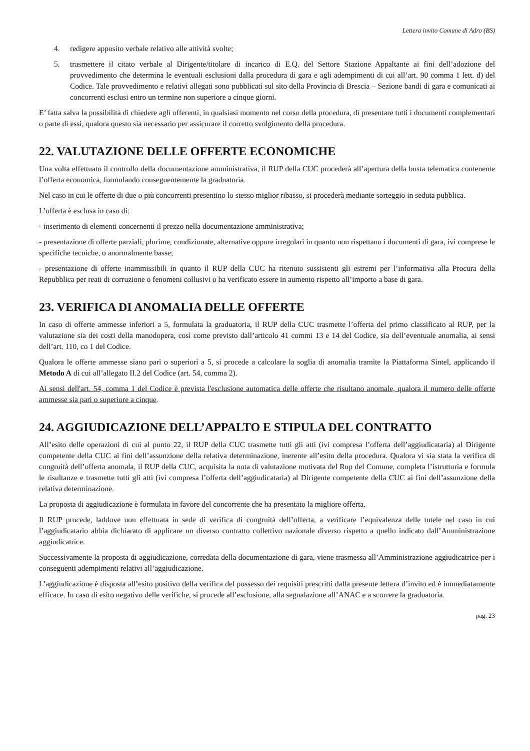Lettera invito Comune di Adro (BS)
4. redigere apposito verbale relativo alle attività svolte;
5. trasmettere il citato verbale al Dirigente/titolare di incarico di E.Q. del Settore Stazione Appaltante ai fini dell’adozione del provvedimento che determina le eventuali esclusioni dalla procedura di gara e agli adempimenti di cui all’art. 90 comma 1 lett. d) del Codice. Tale provvedimento e relativi allegati sono pubblicati sul sito della Provincia di Brescia – Sezione bandi di gara e comunicati ai concorrenti esclusi entro un termine non superiore a cinque giorni.
E’ fatta salva la possibilità di chiedere agli offerenti, in qualsiasi momento nel corso della procedura, di presentare tutti i documenti complementari o parte di essi, qualora questo sia necessario per assicurare il corretto svolgimento della procedura.
22. VALUTAZIONE DELLE OFFERTE ECONOMICHE
Una volta effettuato il controllo della documentazione amministrativa, il RUP della CUC procederà all’apertura della busta telematica contenente l’offerta economica, formulando conseguentemente la graduatoria.
Nel caso in cui le offerte di due o più concorrenti presentino lo stesso miglior ribasso, si procederà mediante sorteggio in seduta pubblica.
L’offerta è esclusa in caso di:
- inserimento di elementi concernenti il prezzo nella documentazione amministrativa;
- presentazione di offerte parziali, plurime, condizionate, alternative oppure irregolari in quanto non rispettano i documenti di gara, ivi comprese le specifiche tecniche, o anormalmente basse;
- presentazione di offerte inammissibili in quanto il RUP della CUC ha ritenuto sussistenti gli estremi per l’informativa alla Procura della Repubblica per reati di corruzione o fenomeni collusivi o ha verificato essere in aumento rispetto all’importo a base di gara.
23. VERIFICA DI ANOMALIA DELLE OFFERTE
In caso di offerte ammesse inferiori a 5, formulata la graduatoria, il RUP della CUC trasmette l’offerta del primo classificato al RUP, per la valutazione sia dei costi della manodopera, così come previsto dall’articolo 41 commi 13 e 14 del Codice, sia dell’eventuale anomalia, ai sensi dell’art. 110, co 1 del Codice.
Qualora le offerte ammesse siano pari o superiori a 5, si procede a calcolare la soglia di anomalia tramite la Piattaforma Sintel, applicando il Metodo A di cui all’allegato II.2 del Codice (art. 54, comma 2).
Ai sensi dell'art. 54, comma 1 del Codice è prevista l'esclusione automatica delle offerte che risultano anomale, qualora il numero delle offerte ammesse sia pari o superiore a cinque.
24. AGGIUDICAZIONE DELL’APPALTO E STIPULA DEL CONTRATTO
All’esito delle operazioni di cui al punto 22, il RUP della CUC trasmette tutti gli atti (ivi compresa l’offerta dell’aggiudicataria) al Dirigente competente della CUC ai fini dell’assunzione della relativa determinazione, inerente all’esito della procedura. Qualora vi sia stata la verifica di congruità dell’offerta anomala, il RUP della CUC, acquisita la nota di valutazione motivata del Rup del Comune, completa l’istruttoria e formula le risultanze e trasmette tutti gli atti (ivi compresa l’offerta dell’aggiudicataria) al Dirigente competente della CUC ai fini dell’assunzione della relativa determinazione.
La proposta di aggiudicazione è formulata in favore del concorrente che ha presentato la migliore offerta.
Il RUP procede, laddove non effettuata in sede di verifica di congruità dell’offerta, a verificare l’equivalenza delle tutele nel caso in cui l’aggiudicatario abbia dichiarato di applicare un diverso contratto collettivo nazionale diverso rispetto a quello indicato dall’Amministrazione aggiudicatrice.
Successivamente la proposta di aggiudicazione, corredata della documentazione di gara, viene trasmessa all’Amministrazione aggiudicatrice per i conseguenti adempimenti relativi all’aggiudicazione.
L’aggiudicazione è disposta all’esito positivo della verifica del possesso dei requisiti prescritti dalla presente lettera d’invito ed è immediatamente efficace. In caso di esito negativo delle verifiche, si procede all’esclusione, alla segnalazione all’ANAC e a scorrere la graduatoria.
pag. 23